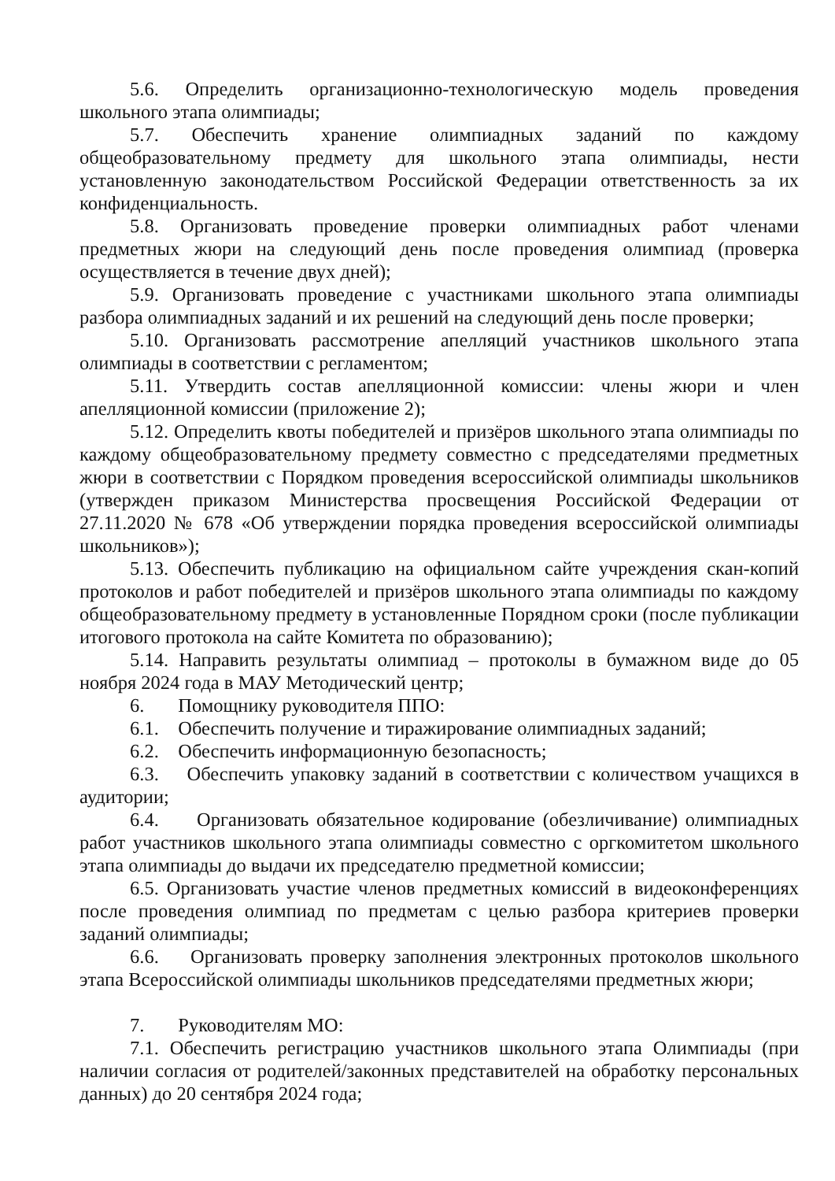5.6. Определить организационно-технологическую модель проведения школьного этапа олимпиады;
5.7. Обеспечить хранение олимпиадных заданий по каждому общеобразовательному предмету для школьного этапа олимпиады, нести установленную законодательством Российской Федерации ответственность за их конфиденциальность.
5.8. Организовать проведение проверки олимпиадных работ членами предметных жюри на следующий день после проведения олимпиад (проверка осуществляется в течение двух дней);
5.9. Организовать проведение с участниками школьного этапа олимпиады разбора олимпиадных заданий и их решений на следующий день после проверки;
5.10. Организовать рассмотрение апелляций участников школьного этапа олимпиады в соответствии с регламентом;
5.11. Утвердить состав апелляционной комиссии: члены жюри и член апелляционной комиссии (приложение 2);
5.12. Определить квоты победителей и призёров школьного этапа олимпиады по каждому общеобразовательному предмету совместно с председателями предметных жюри в соответствии с Порядком проведения всероссийской олимпиады школьников (утвержден приказом Министерства просвещения Российской Федерации от 27.11.2020 № 678 «Об утверждении порядка проведения всероссийской олимпиады школьников»);
5.13. Обеспечить публикацию на официальном сайте учреждения скан-копий протоколов и работ победителей и призёров школьного этапа олимпиады по каждому общеобразовательному предмету в установленные Порядном сроки (после публикации итогового протокола на сайте Комитета по образованию);
5.14. Направить результаты олимпиад – протоколы в бумажном виде до 05 ноября 2024 года в МАУ Методический центр;
6. Помощнику руководителя ППО:
6.1. Обеспечить получение и тиражирование олимпиадных заданий;
6.2. Обеспечить информационную безопасность;
6.3. Обеспечить упаковку заданий в соответствии с количеством учащихся в аудитории;
6.4. Организовать обязательное кодирование (обезличивание) олимпиадных работ участников школьного этапа олимпиады совместно с оргкомитетом школьного этапа олимпиады до выдачи их председателю предметной комиссии;
6.5. Организовать участие членов предметных комиссий в видеоконференциях после проведения олимпиад по предметам с целью разбора критериев проверки заданий олимпиады;
6.6. Организовать проверку заполнения электронных протоколов школьного этапа Всероссийской олимпиады школьников председателями предметных жюри;
7. Руководителям МО:
7.1. Обеспечить регистрацию участников школьного этапа Олимпиады (при наличии согласия от родителей/законных представителей на обработку персональных данных) до 20 сентября 2024 года;